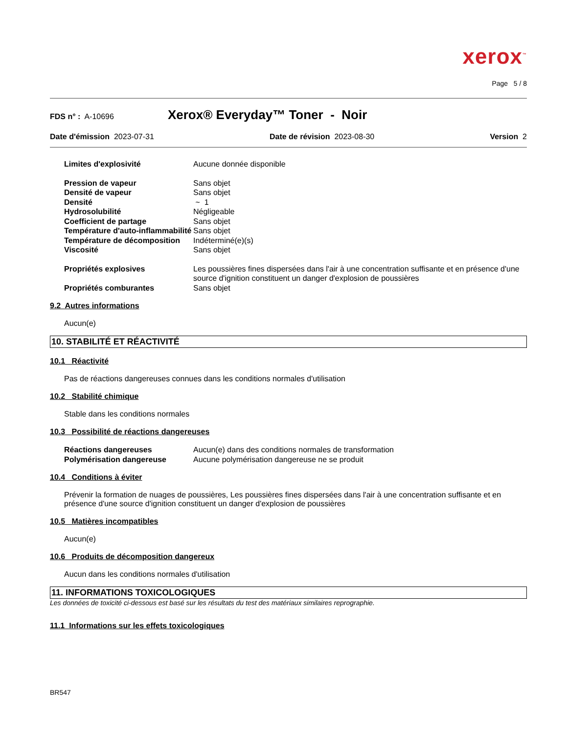xerox<sup>™</sup>
Page 5 / 8
FDS n° : A-10696 Xerox® Everyday™ Toner - Noir
Date d'émission 2023-07-31 Date de révision 2023-08-30 Version 2
Limites d'explosivité Aucune donnée disponible Pression de vapeur Sans objet Densité de vapeur Sans objet Densité ~ 1 Hydrosolubilité Négligeable Coefficient de partage Sans objet Température d'auto-inflammabilité Sans objet Température de décomposition Indéterminé(e)(s) Viscosité Sans objet Propriétés explosives Les poussières fines dispersées dans l'air à une concentration suffisante et en présence d'une source d'ignition constituent un danger d'explosion de poussières Propriétés comburantes Sans objet
9.2 Autres informations
Aucun(e)
10. STABILITÉ ET RÉACTIVITÉ
10.1 Réactivité
Pas de réactions dangereuses connues dans les conditions normales d'utilisation
10.2 Stabilité chimique
Stable dans les conditions normales
10.3 Possibilité de réactions dangereuses
Réactions dangereuses Aucun(e) dans des conditions normales de transformation Polymérisation dangereuse Aucune polymérisation dangereuse ne se produit
10.4 Conditions à éviter
Prévenir la formation de nuages de poussières, Les poussières fines dispersées dans l'air à une concentration suffisante et en présence d'une source d'ignition constituent un danger d'explosion de poussières
10.5 Matières incompatibles
Aucun(e)
10.6 Produits de décomposition dangereux
Aucun dans les conditions normales d'utilisation
11. INFORMATIONS TOXICOLOGIQUES
Les données de toxicité ci-dessous est basé sur les résultats du test des matériaux similaires reprographie.
11.1 Informations sur les effets toxicologiques
BR547